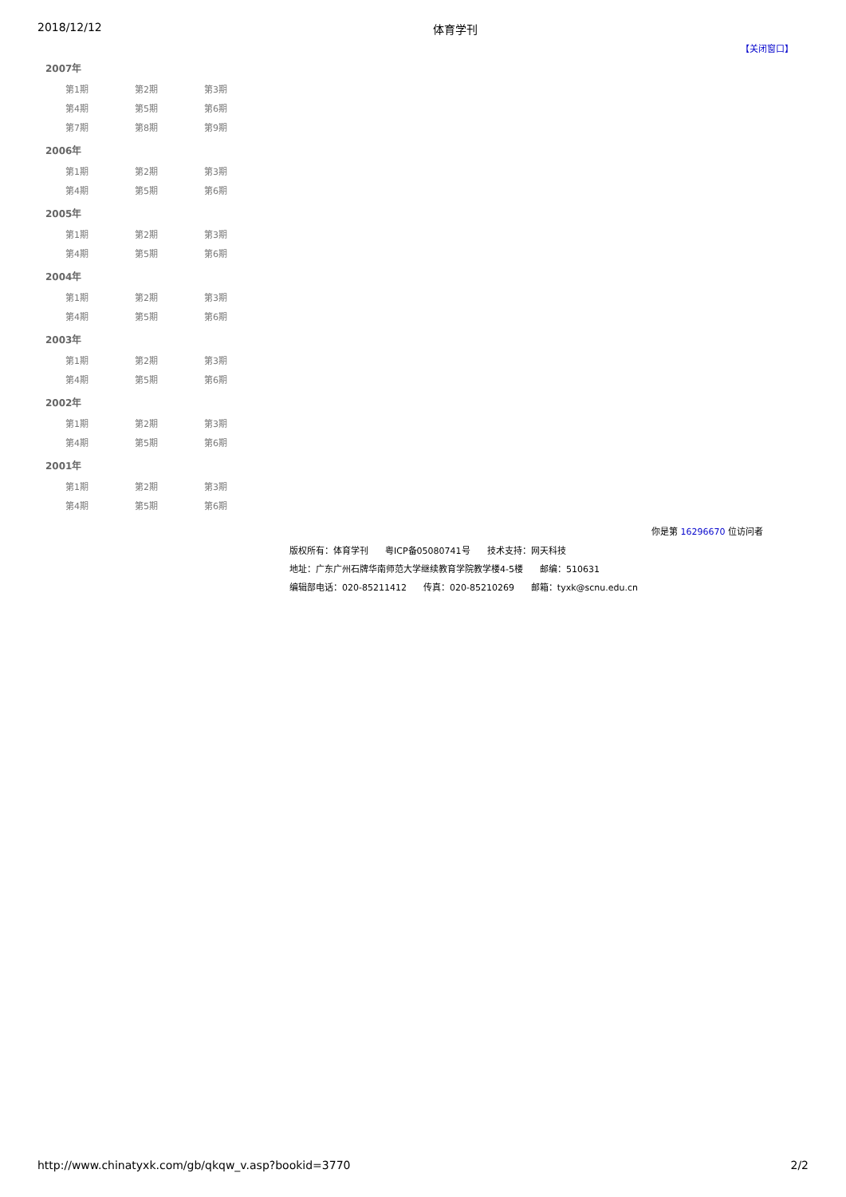2018/12/12 体育学刊
【关闭窗口】
2007年
| 第1期 | 第2期 | 第3期 |
| 第4期 | 第5期 | 第6期 |
| 第7期 | 第8期 | 第9期 |
2006年
| 第1期 | 第2期 | 第3期 |
| 第4期 | 第5期 | 第6期 |
2005年
| 第1期 | 第2期 | 第3期 |
| 第4期 | 第5期 | 第6期 |
2004年
| 第1期 | 第2期 | 第3期 |
| 第4期 | 第5期 | 第6期 |
2003年
| 第1期 | 第2期 | 第3期 |
| 第4期 | 第5期 | 第6期 |
2002年
| 第1期 | 第2期 | 第3期 |
| 第4期 | 第5期 | 第6期 |
2001年
| 第1期 | 第2期 | 第3期 |
| 第4期 | 第5期 | 第6期 |
你是第 16296670 位访问者
版权所有：体育学刊 粤ICP备05080741号 技术支持：网天科技
地址：广东广州石牌华南师范大学继续教育学院教学楼4-5楼 邮编：510631
编辑部电话：020-85211412 传真：020-85210269 邮箱：tyxk@scnu.edu.cn
http://www.chinatyxk.com/gb/qkqw_v.asp?bookid=3770 2/2